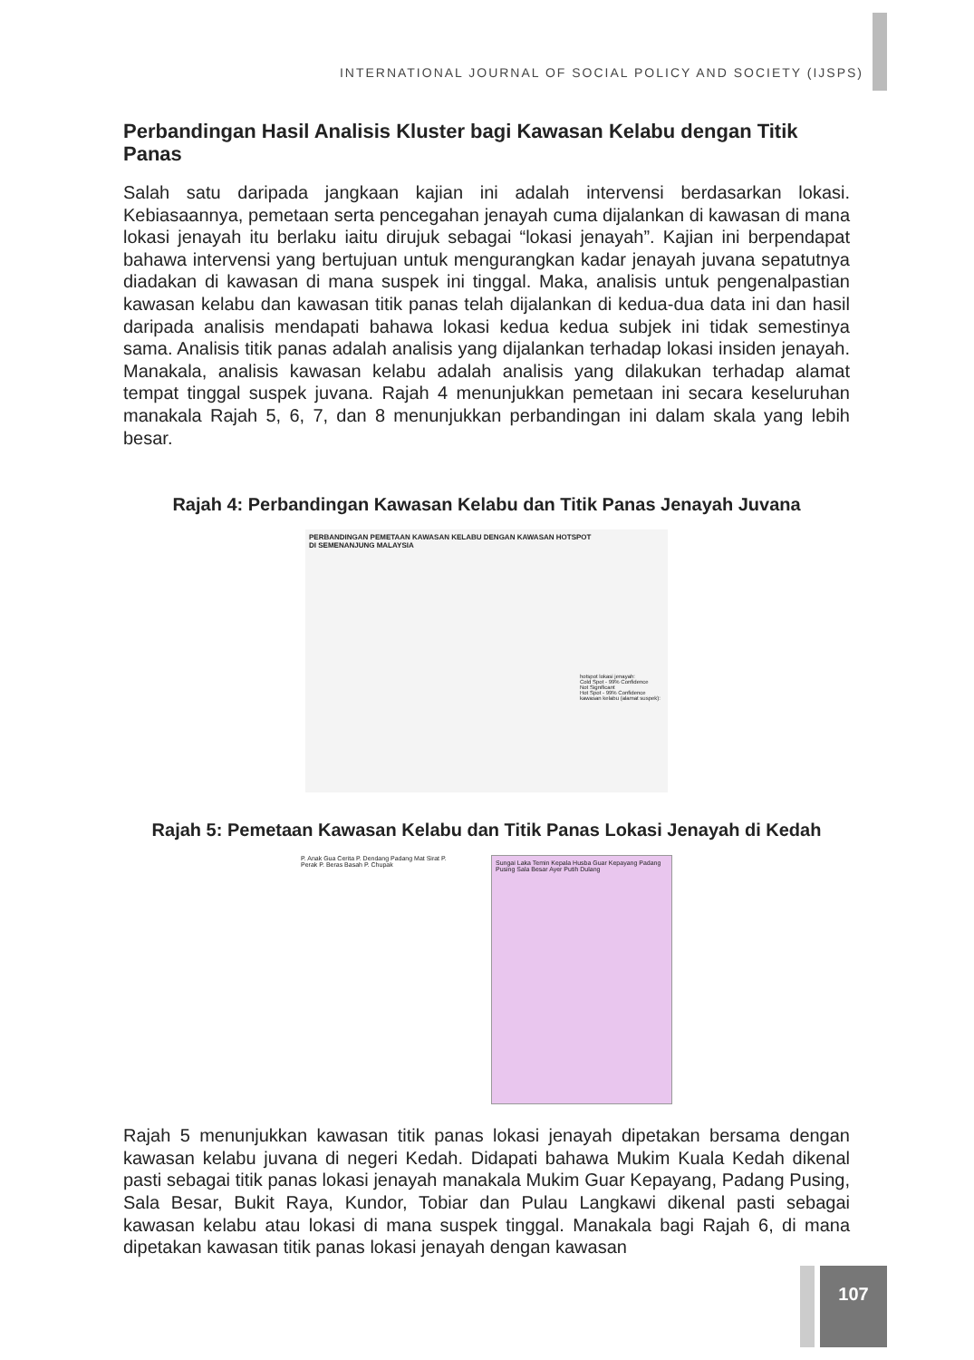INTERNATIONAL JOURNAL OF SOCIAL POLICY AND SOCIETY (IJSPS)
Perbandingan Hasil Analisis Kluster bagi Kawasan Kelabu dengan Titik Panas
Salah satu daripada jangkaan kajian ini adalah intervensi berdasarkan lokasi. Kebiasaannya, pemetaan serta pencegahan jenayah cuma dijalankan di kawasan di mana lokasi jenayah itu berlaku iaitu dirujuk sebagai “lokasi jenayah”. Kajian ini berpendapat bahawa intervensi yang bertujuan untuk mengurangkan kadar jenayah juvana sepatutnya diadakan di kawasan di mana suspek ini tinggal. Maka, analisis untuk pengenalpastian kawasan kelabu dan kawasan titik panas telah dijalankan di kedua-dua data ini dan hasil daripada analisis mendapati bahawa lokasi kedua kedua subjek ini tidak semestinya sama. Analisis titik panas adalah analisis yang dijalankan terhadap lokasi insiden jenayah. Manakala, analisis kawasan kelabu adalah analisis yang dilakukan terhadap alamat tempat tinggal suspek juvana. Rajah 4 menunjukkan pemetaan ini secara keseluruhan manakala Rajah 5, 6, 7, dan 8 menunjukkan perbandingan ini dalam skala yang lebih besar.
Rajah 4: Perbandingan Kawasan Kelabu dan Titik Panas Jenayah Juvana
PERBANDINGAN PEMETAAN KAWASAN KELABU DENGAN KAWASAN HOTSPOT
DI SEMENANJUNG MALAYSIA
hotspot lokasi jenayah:
Cold Spot - 99% Confidence
Not Significant
Hot Spot - 99% Confidence
kawasan kelabu (alamat suspek):
Rajah 5: Pemetaan Kawasan Kelabu dan Titik Panas Lokasi Jenayah di Kedah
P. Anak Gua Cerita P. Dendang Padang Mat Sirat P. Perak P. Beras Basah P. Chupak
Sungai Laka Temin Kepala Husba Guar Kepayang Padang Pusing Sala Besar Ayer Putih Dulang
Rajah 5 menunjukkan kawasan titik panas lokasi jenayah dipetakan bersama dengan kawasan kelabu juvana di negeri Kedah. Didapati bahawa Mukim Kuala Kedah dikenal pasti sebagai titik panas lokasi jenayah manakala Mukim Guar Kepayang, Padang Pusing, Sala Besar, Bukit Raya, Kundor, Tobiar dan Pulau Langkawi dikenal pasti sebagai kawasan kelabu atau lokasi di mana suspek tinggal. Manakala bagi Rajah 6, di mana dipetakan kawasan titik panas lokasi jenayah dengan kawasan
107